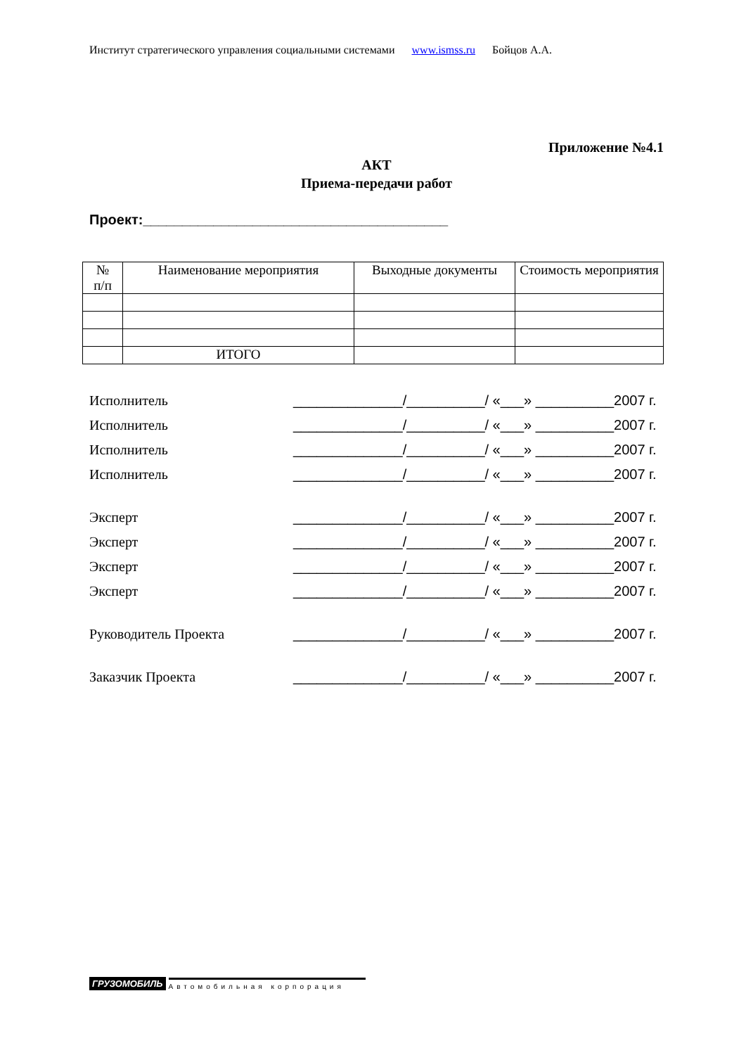Институт стратегического управления социальными системами www.ismss.ru Бойцов А.А.
Приложение №4.1
АКТ
Приема-передачи работ
Проект:_______________________________________
| № п/п | Наименование мероприятия | Выходные документы | Стоимость мероприятия |
| --- | --- | --- | --- |
| | ИТОГО | | |
Исполнитель ______________/__________/ «___» __________2007 г.
Исполнитель ______________/__________/ «___» __________2007 г.
Исполнитель ______________/__________/ «___» __________2007 г.
Исполнитель ______________/__________/ «___» __________2007 г.
Эксперт ______________/__________/ «___» __________2007 г.
Эксперт ______________/__________/ «___» __________2007 г.
Эксперт ______________/__________/ «___» __________2007 г.
Эксперт ______________/__________/ «___» __________2007 г.
Руководитель Проекта ______________/__________/ «___» __________2007 г.
Заказчик Проекта ______________/__________/ «___» __________2007 г.
ГРУЗОМОБИЛЬ Автомобильная корпорация